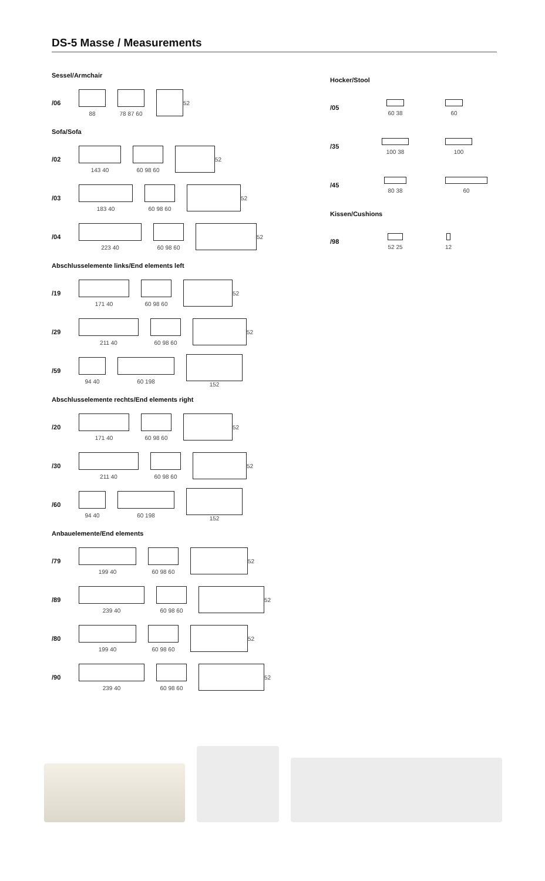DS-5 Masse / Measurements
Sessel/Armchair
/06 88 78 87 60 52
Sofa/Sofa
/02 143 40 60 98 60 52
/03 183 40 60 98 60 52
/04 223 40 60 98 60 52
Abschlusselemente links/End elements left
/19 171 40 60 98 60 52
/29 211 40 60 98 60 52
/59 94 40 60 198 152
Abschlusselemente rechts/End elements right
/20 171 40 60 98 60 52
/30 211 40 60 98 60 52
/60 94 40 60 198 152
Anbauelemente/End elements
/79 199 40 60 98 60 52
/89 239 40 60 98 60 52
/80 199 40 60 98 60 52
/90 239 40 60 98 60 52
Hocker/Stool
/05 60 38 60
/35 100 38 100
/45 80 38 60
Kissen/Cushions
/98 52 25 12